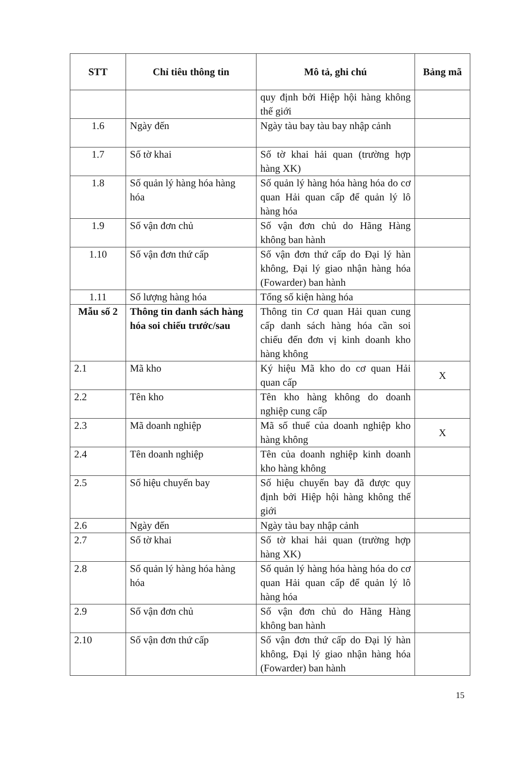| STT | Chỉ tiêu thông tin | Mô tả, ghi chú | Bảng mã |
| --- | --- | --- | --- |
| | | quy định bởi Hiệp hội hàng không thế giới | |
| 1.6 | Ngày đến | Ngày tàu bay tàu bay nhập cảnh | |
| 1.7 | Số tờ khai | Số tờ khai hải quan (trường hợp hàng XK) | |
| 1.8 | Số quản lý hàng hóa hàng hóa | Số quản lý hàng hóa hàng hóa do cơ quan Hải quan cấp để quản lý lô hàng hóa | |
| 1.9 | Số vận đơn chủ | Số vận đơn chủ do Hãng Hàng không ban hành | |
| 1.10 | Số vận đơn thứ cấp | Số vận đơn thứ cấp do Đại lý hàn không, Đại lý giao nhận hàng hóa (Fowarder) ban hành | |
| 1.11 | Số lượng hàng hóa | Tổng số kiện hàng hóa | |
| Mẫu số 2 | Thông tin danh sách hàng hóa soi chiếu trước/sau | Thông tin Cơ quan Hải quan cung cấp danh sách hàng hóa cần soi chiếu đến đơn vị kinh doanh kho hàng không | |
| 2.1 | Mã kho | Ký hiệu Mã kho do cơ quan Hải quan cấp | X |
| 2.2 | Tên kho | Tên kho hàng không do doanh nghiệp cung cấp | |
| 2.3 | Mã doanh nghiệp | Mã số thuế của doanh nghiệp kho hàng không | X |
| 2.4 | Tên doanh nghiệp | Tên của doanh nghiệp kinh doanh kho hàng không | |
| 2.5 | Số hiệu chuyến bay | Số hiệu chuyến bay đã được quy định bởi Hiệp hội hàng không thế giới | |
| 2.6 | Ngày đến | Ngày tàu bay nhập cảnh | |
| 2.7 | Số tờ khai | Số tờ khai hải quan (trường hợp hàng XK) | |
| 2.8 | Số quản lý hàng hóa hàng hóa | Số quản lý hàng hóa hàng hóa do cơ quan Hải quan cấp để quản lý lô hàng hóa | |
| 2.9 | Số vận đơn chủ | Số vận đơn chủ do Hãng Hàng không ban hành | |
| 2.10 | Số vận đơn thứ cấp | Số vận đơn thứ cấp do Đại lý hàn không, Đại lý giao nhận hàng hóa (Fowarder) ban hành | |
15